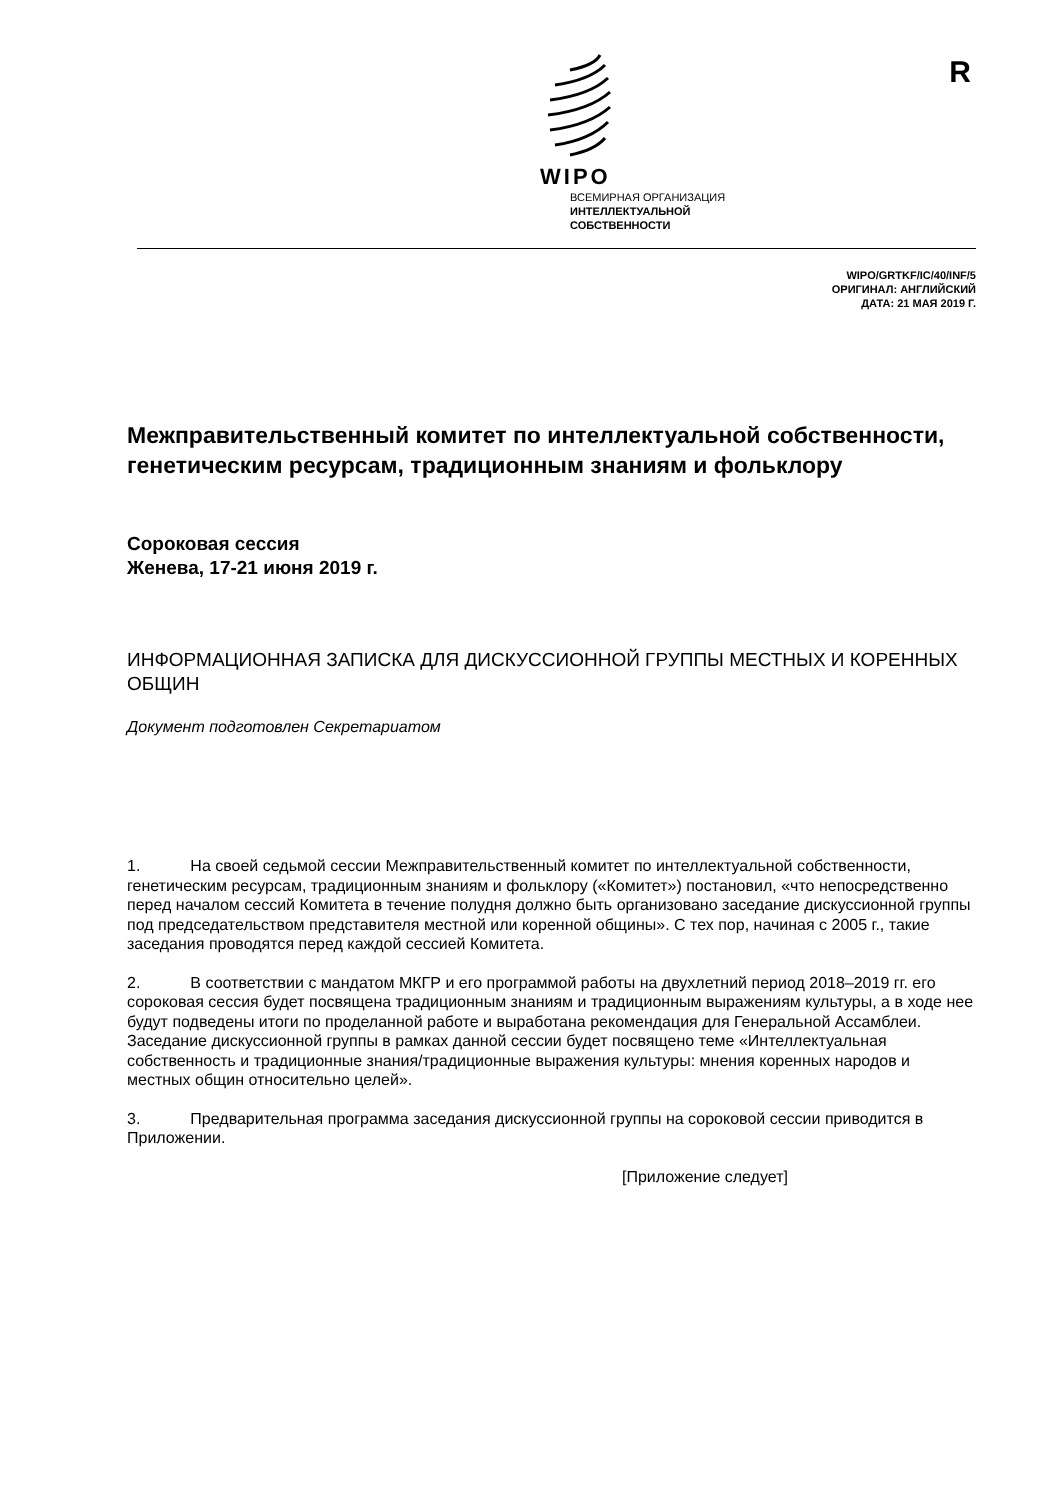R
WIPO
ВСЕМИРНАЯ ОРГАНИЗАЦИЯ
ИНТЕЛЛЕКТУАЛЬНОЙ
СОБСТВЕННОСТИ
WIPO/GRTKF/IC/40/INF/5
ОРИГИНАЛ: АНГЛИЙСКИЙ
ДАТА: 21 МАЯ 2019 Г.
Межправительственный комитет по интеллектуальной собственности, генетическим ресурсам, традиционным знаниям и фольклору
Сороковая сессия
Женева, 17-21 июня 2019 г.
ИНФОРМАЦИОННАЯ ЗАПИСКА ДЛЯ ДИСКУССИОННОЙ ГРУППЫ МЕСТНЫХ И КОРЕННЫХ ОБЩИН
Документ подготовлен Секретариатом
1. На своей седьмой сессии Межправительственный комитет по интеллектуальной собственности, генетическим ресурсам, традиционным знаниям и фольклору («Комитет») постановил, «что непосредственно перед началом сессий Комитета в течение полудня должно быть организовано заседание дискуссионной группы под председательством представителя местной или коренной общины». С тех пор, начиная с 2005 г., такие заседания проводятся перед каждой сессией Комитета.
2. В соответствии с мандатом МКГР и его программой работы на двухлетний период 2018–2019 гг. его сороковая сессия будет посвящена традиционным знаниям и традиционным выражениям культуры, а в ходе нее будут подведены итоги по проделанной работе и выработана рекомендация для Генеральной Ассамблеи. Заседание дискуссионной группы в рамках данной сессии будет посвящено теме «Интеллектуальная собственность и традиционные знания/традиционные выражения культуры: мнения коренных народов и местных общин относительно целей».
3. Предварительная программа заседания дискуссионной группы на сороковой сессии приводится в Приложении.
[Приложение следует]